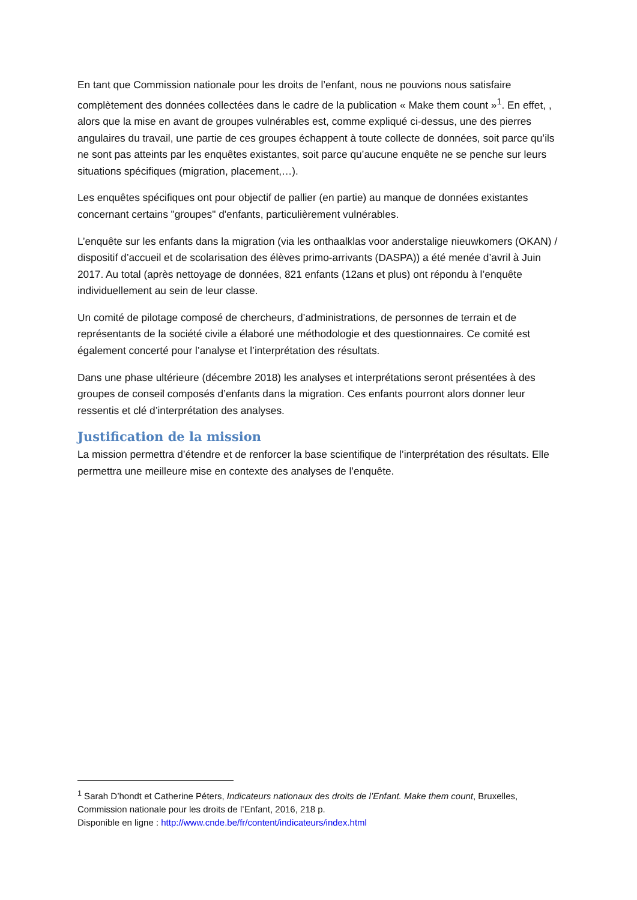En tant que Commission nationale pour les droits de l’enfant, nous ne pouvions nous satisfaire complètement des données collectées dans le cadre de la publication « Make them count »<sup>1</sup>. En effet, , alors que la mise en avant de groupes vulnérables est, comme expliqué ci-dessus, une des pierres angulaires du travail, une partie de ces groupes échappent à toute collecte de données, soit parce qu’ils ne sont pas atteints par les enquêtes existantes, soit parce qu’aucune enquête ne se penche sur leurs situations spécifiques (migration, placement,…).
Les enquêtes spécifiques ont pour objectif de pallier (en partie) au manque de données existantes concernant certains "groupes" d'enfants, particulièrement vulnérables.
L’enquête sur les enfants dans la migration (via les onthaalklas voor anderstalige nieuwkomers (OKAN) / dispositif d’accueil et de scolarisation des élèves primo-arrivants (DASPA)) a été menée d’avril à Juin 2017. Au total (après nettoyage de données, 821 enfants (12ans et plus) ont répondu à l’enquête individuellement au sein de leur classe.
Un comité de pilotage composé de chercheurs, d’administrations, de personnes de terrain et de représentants de la société civile a élaboré une méthodologie et des questionnaires. Ce comité est également concerté pour l’analyse et l’interprétation des résultats.
Dans une phase ultérieure (décembre 2018) les analyses et interprétations seront présentées à des groupes de conseil composés d’enfants dans la migration. Ces enfants pourront alors donner leur ressentis et clé d’interprétation des analyses.
Justification de la mission
La mission permettra d’étendre et de renforcer la base scientifique de l’interprétation des résultats. Elle permettra une meilleure mise en contexte des analyses de l’enquête.
<sup>1</sup> Sarah D’hondt et Catherine Péters, Indicateurs nationaux des droits de l’Enfant. Make them count, Bruxelles, Commission nationale pour les droits de l’Enfant, 2016, 218 p.
Disponible en ligne : http://www.cnde.be/fr/content/indicateurs/index.html